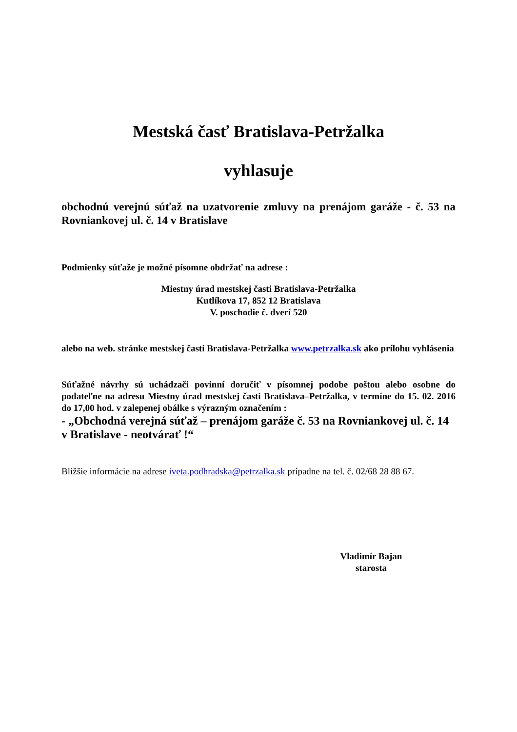Mestská časť Bratislava-Petržalka
vyhlasuje
obchodnú verejnú súťaž na uzatvorenie zmluvy na prenájom garáže - č. 53 na Rovniankovej ul. č. 14 v Bratislave
Podmienky súťaže je možné písomne obdržať na adrese :
Miestny úrad mestskej časti Bratislava-Petržalka
Kutlíkova 17, 852 12 Bratislava
V. poschodie č. dverí 520
alebo na web. stránke mestskej časti Bratislava-Petržalka www.petrzalka.sk ako prílohu vyhlásenia
Súťažné návrhy sú uchádzači povinní doručiť v písomnej podobe poštou alebo osobne do podateľne na adresu Miestny úrad mestskej časti Bratislava–Petržalka, v termíne do 15. 02. 2016 do 17,00 hod. v zalepenej obálke s výrazným označením :
- „Obchodná verejná súťaž – prenájom garáže č. 53 na Rovniankovej ul. č. 14 v Bratislave - neotvárať !“
Bližšie informácie na adrese iveta.podhradska@petrzalka.sk prípadne na tel. č. 02/68 28 88 67.
Vladimír Bajan
starosta